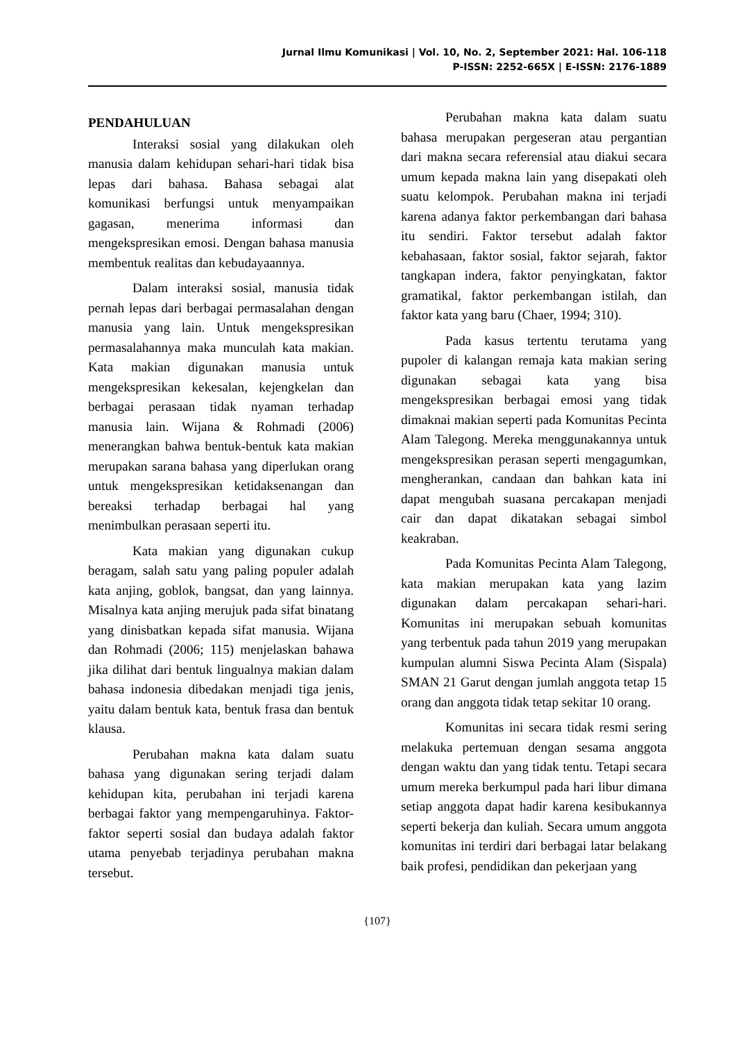Jurnal Ilmu Komunikasi | Vol. 10, No. 2, September 2021: Hal. 106-118
P-ISSN: 2252-665X | E-ISSN: 2176-1889
PENDAHULUAN
Interaksi sosial yang dilakukan oleh manusia dalam kehidupan sehari-hari tidak bisa lepas dari bahasa. Bahasa sebagai alat komunikasi berfungsi untuk menyampaikan gagasan, menerima informasi dan mengekspresikan emosi. Dengan bahasa manusia membentuk realitas dan kebudayaannya.
Dalam interaksi sosial, manusia tidak pernah lepas dari berbagai permasalahan dengan manusia yang lain. Untuk mengekspresikan permasalahannya maka munculah kata makian. Kata makian digunakan manusia untuk mengekspresikan kekesalan, kejengkelan dan berbagai perasaan tidak nyaman terhadap manusia lain. Wijana & Rohmadi (2006) menerangkan bahwa bentuk-bentuk kata makian merupakan sarana bahasa yang diperlukan orang untuk mengekspresikan ketidaksenangan dan bereaksi terhadap berbagai hal yang menimbulkan perasaan seperti itu.
Kata makian yang digunakan cukup beragam, salah satu yang paling populer adalah kata anjing, goblok, bangsat, dan yang lainnya. Misalnya kata anjing merujuk pada sifat binatang yang dinisbatkan kepada sifat manusia. Wijana dan Rohmadi (2006; 115) menjelaskan bahawa jika dilihat dari bentuk lingualnya makian dalam bahasa indonesia dibedakan menjadi tiga jenis, yaitu dalam bentuk kata, bentuk frasa dan bentuk klausa.
Perubahan makna kata dalam suatu bahasa yang digunakan sering terjadi dalam kehidupan kita, perubahan ini terjadi karena berbagai faktor yang mempengaruhinya. Faktor-faktor seperti sosial dan budaya adalah faktor utama penyebab terjadinya perubahan makna tersebut.
Perubahan makna kata dalam suatu bahasa merupakan pergeseran atau pergantian dari makna secara referensial atau diakui secara umum kepada makna lain yang disepakati oleh suatu kelompok. Perubahan makna ini terjadi karena adanya faktor perkembangan dari bahasa itu sendiri. Faktor tersebut adalah faktor kebahasaan, faktor sosial, faktor sejarah, faktor tangkapan indera, faktor penyingkatan, faktor gramatikal, faktor perkembangan istilah, dan faktor kata yang baru (Chaer, 1994; 310).
Pada kasus tertentu terutama yang pupoler di kalangan remaja kata makian sering digunakan sebagai kata yang bisa mengekspresikan berbagai emosi yang tidak dimaknai makian seperti pada Komunitas Pecinta Alam Talegong. Mereka menggunakannya untuk mengekspresikan perasan seperti mengagumkan, mengherankan, candaan dan bahkan kata ini dapat mengubah suasana percakapan menjadi cair dan dapat dikatakan sebagai simbol keakraban.
Pada Komunitas Pecinta Alam Talegong, kata makian merupakan kata yang lazim digunakan dalam percakapan sehari-hari. Komunitas ini merupakan sebuah komunitas yang terbentuk pada tahun 2019 yang merupakan kumpulan alumni Siswa Pecinta Alam (Sispala) SMAN 21 Garut dengan jumlah anggota tetap 15 orang dan anggota tidak tetap sekitar 10 orang.
Komunitas ini secara tidak resmi sering melakuka pertemuan dengan sesama anggota dengan waktu dan yang tidak tentu. Tetapi secara umum mereka berkumpul pada hari libur dimana setiap anggota dapat hadir karena kesibukannya seperti bekerja dan kuliah. Secara umum anggota komunitas ini terdiri dari berbagai latar belakang baik profesi, pendidikan dan pekerjaan yang
{107}